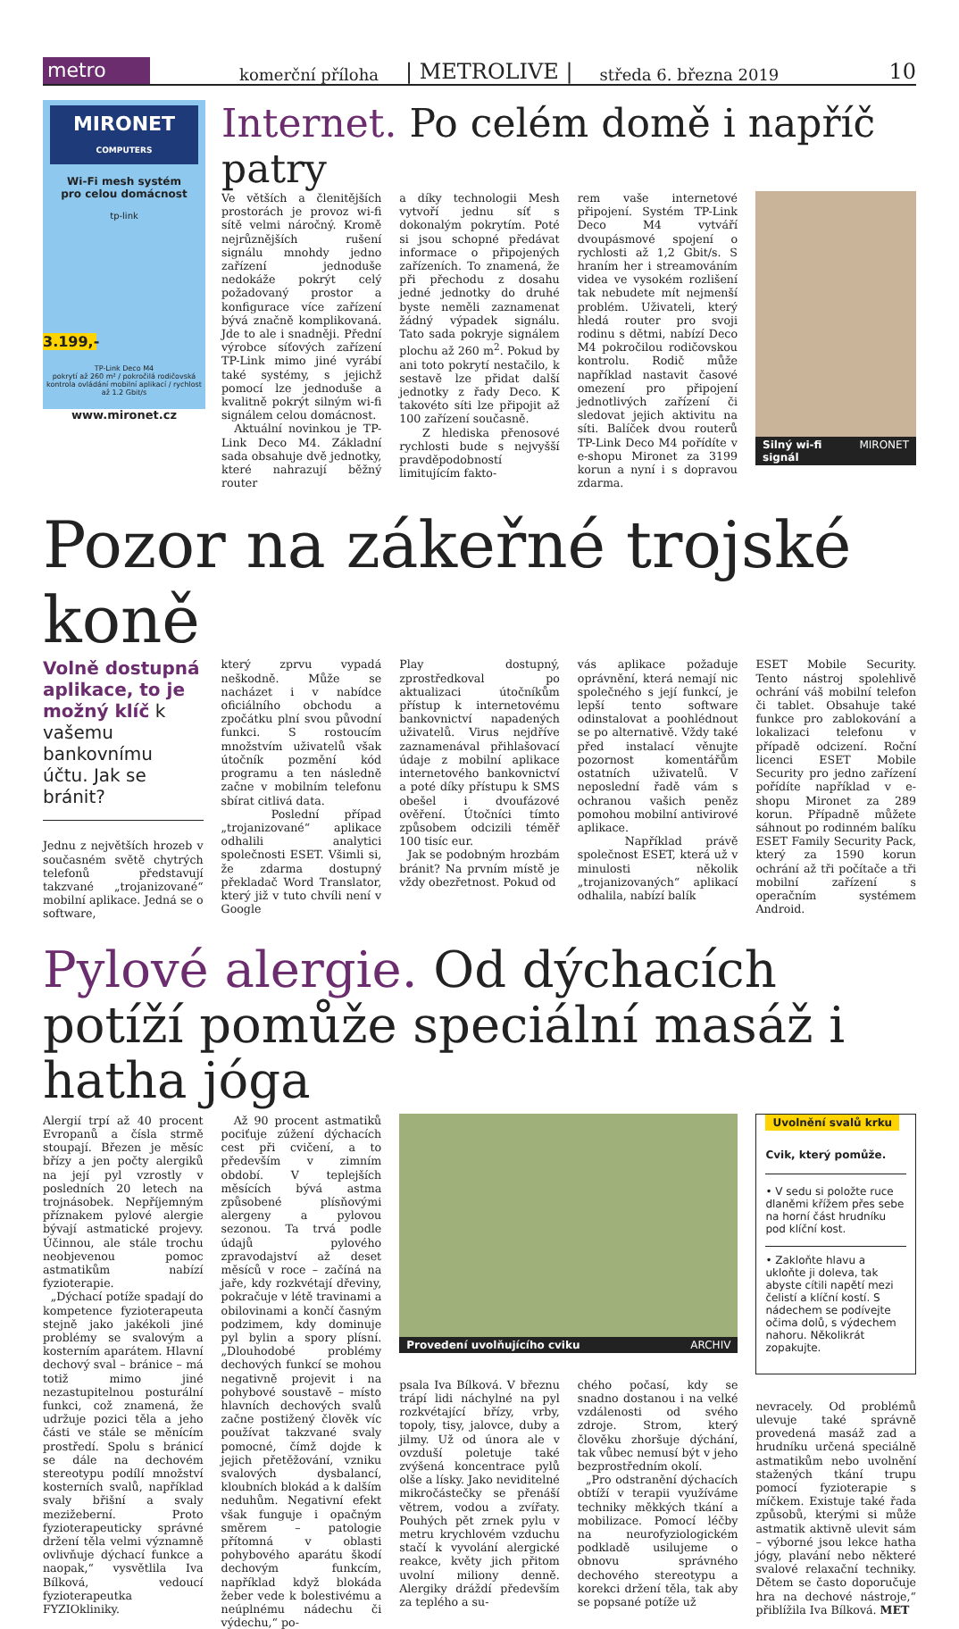metro
komerční příloha | METROLIVE | středa 6. března 2019 10
MIRONET
COMPUTERS
Wi-Fi mesh systém
pro celou domácnost
tp-link
3.199,-
TP-Link Deco M4
pokrytí až 260 m² / pokročilá rodičovská kontrola ovládání mobilní aplikací / rychlost až 1.2 Gbit/s
www.mironet.cz
Internet. Po celém domě i napříč patry
Ve větších a členitějších prostorách je provoz wi-fi sítě velmi náročný. Kromě nejrůznějších rušení signálu mnohdy jedno zařízení jednoduše nedokáže pokrýt celý požadovaný prostor a konfigurace více zařízení bývá značně komplikovaná. Jde to ale i snadněji. Přední výrobce síťových zařízení TP-Link mimo jiné vyrábí také systémy, s jejichž pomocí lze jednoduše a kvalitně pokrýt silným wi-fi signálem celou domácnost.
Aktuální novinkou je TP-Link Deco M4. Základní sada obsahuje dvě jednotky, které nahrazují běžný router
a díky technologii Mesh vytvoří jednu síť s dokonalým pokrytím. Poté si jsou schopné předávat informace o připojených zařízeních. To znamená, že při přechodu z dosahu jedné jednotky do druhé byste neměli zaznamenat žádný výpadek signálu. Tato sada pokryje signálem plochu až 260 m<sup>2</sup>. Pokud by ani toto pokrytí nestačilo, k sestavě lze přidat další jednotky z řady Deco. K takovéto síti lze připojit až 100 zařízení současně.
Z hlediska přenosové rychlosti bude s nejvyšší pravděpodobností limitujícím fakto-
rem vaše internetové připojení. Systém TP-Link Deco M4 vytváří dvoupásmové spojení o rychlosti až 1,2 Gbit/s. S hraním her i streamováním videa ve vysokém rozlišení tak nebudete mít nejmenší problém. Uživateli, který hledá router pro svoji rodinu s dětmi, nabízí Deco M4 pokročilou rodičovskou kontrolu. Rodič může například nastavit časové omezení pro připojení jednotlivých zařízení či sledovat jejich aktivitu na síti. Balíček dvou routerů TP-Link Deco M4 pořídíte v e-shopu Mironet za 3199 korun a nyní i s dopravou zdarma.
Silný wi-fi signál MIRONET
Pozor na zákeřné trojské koně
Volně dostupná aplikace, to je možný klíč k vašemu bankovnímu účtu. Jak se bránit?
Jednu z největších hrozeb v současném světě chytrých telefonů představují takzvané „trojanizované“ mobilní aplikace. Jedná se o software,
který zprvu vypadá neškodně. Může se nacházet i v nabídce oficiálního obchodu a zpočátku plní svou původní funkci. S rostoucím množstvím uživatelů však útočník pozmění kód programu a ten následně začne v mobilním telefonu sbírat citlivá data.
Poslední případ „trojanizované“ aplikace odhalili analytici společnosti ESET. Všimli si, že zdarma dostupný překladač Word Translator, který již v tuto chvíli není v Google
Play dostupný, zprostředkoval po aktualizaci útočníkům přístup k internetovému bankovnictví napadených uživatelů. Virus nejdříve zaznamenával přihlašovací údaje z mobilní aplikace internetového bankovnictví a poté díky přístupu k SMS obešel i dvoufázové ověření. Útočníci tímto způsobem odcizili téměř 100 tisíc eur.
Jak se podobným hrozbám bránit? Na prvním místě je vždy obezřetnost. Pokud od
vás aplikace požaduje oprávnění, která nemají nic společného s její funkcí, je lepší tento software odinstalovat a poohlédnout se po alternativě. Vždy také před instalací věnujte pozornost komentářům ostatních uživatelů. V neposlední řadě vám s ochranou vašich peněz pomohou mobilní antivirové aplikace.
Například právě společnost ESET, která už v minulosti několik „trojanizovaných“ aplikací odhalila, nabízí balík
ESET Mobile Security. Tento nástroj spolehlivě ochrání váš mobilní telefon či tablet. Obsahuje také funkce pro zablokování a lokalizaci telefonu v případě odcizení. Roční licenci ESET Mobile Security pro jedno zařízení pořídíte například v e-shopu Mironet za 289 korun. Případně můžete sáhnout po rodinném balíku ESET Family Security Pack, který za 1590 korun ochrání až tři počítače a tři mobilní zařízení s operačním systémem Android.
Pylové alergie. Od dýchacích potíží pomůže speciální masáž i hatha jóga
Alergií trpí až 40 procent Evropanů a čísla strmě stoupají. Březen je měsíc břízy a jen počty alergiků na její pyl vzrostly v posledních 20 letech na trojnásobek. Nepříjemným příznakem pylové alergie bývají astmatické projevy. Účinnou, ale stále trochu neobjevenou pomoc astmatikům nabízí fyzioterapie.
„Dýchací potíže spadají do kompetence fyzioterapeuta stejně jako jakékoli jiné problémy se svalovým a kosterním aparátem. Hlavní dechový sval – bránice – má totiž mimo jiné nezastupitelnou posturální funkci, což znamená, že udržuje pozici těla a jeho části ve stále se měnícím prostředí. Spolu s bránicí se dále na dechovém stereotypu podílí množství kosterních svalů, například svaly břišní a svaly mezižeberní. Proto fyzioterapeuticky správné držení těla velmi významně ovlivňuje dýchací funkce a naopak,“ vysvětlila Iva Bílková, vedoucí fyzioterapeutka FYZIOkliniky.
Až 90 procent astmatiků pociťuje zúžení dýchacích cest při cvičení, a to především v zimním období. V teplejších měsících bývá astma způsobené plísňovými alergeny a pylovou sezonou. Ta trvá podle údajů pylového zpravodajství až deset měsíců v roce – začíná na jaře, kdy rozkvétají dřeviny, pokračuje v létě travinami a obilovinami a končí časným podzimem, kdy dominuje pyl bylin a spory plísní. „Dlouhodobé problémy dechových funkcí se mohou negativně projevit i na pohybové soustavě – místo hlavních dechových svalů začne postižený člověk víc používat takzvané svaly pomocné, čímž dojde k jejich přetěžování, vzniku svalových dysbalancí, kloubních blokád a k dalším neduhům. Negativní efekt však funguje i opačným směrem – patologie přítomná v oblasti pohybového aparátu škodí dechovým funkcím, například když blokáda žeber vede k bolestivému a neúplnému nádechu či výdechu,“ po-
Provedení uvolňujícího cviku ARCHIV
psala Iva Bílková. V březnu trápí lidi náchylné na pyl rozkvétající břízy, vrby, topoly, tisy, jalovce, duby a jilmy. Už od února ale v ovzduší poletuje také zvýšená koncentrace pylů olše a lísky. Jako neviditelné mikročástečky se přenáší větrem, vodou a zvířaty. Pouhých pět zrnek pylu v metru krychlovém vzduchu stačí k vyvolání alergické reakce, květy jich přitom uvolní miliony denně. Alergiky dráždí především za teplého a su-
chého počasí, kdy se snadno dostanou i na velké vzdálenosti od svého zdroje. Strom, který člověku zhoršuje dýchání, tak vůbec nemusí být v jeho bezprostředním okolí.
„Pro odstranění dýchacích obtíží v terapii využíváme techniky měkkých tkání a mobilizace. Pomocí léčby na neurofyziologickém podkladě usilujeme o obnovu správného dechového stereotypu a korekci držení těla, tak aby se popsané potíže už
Uvolnění svalů krku
Cvik, který pomůže.
• V sedu si položte ruce dlaněmi křížem přes sebe na horní část hrudníku pod klíční kost.
• Zakloňte hlavu a ukloňte ji doleva, tak abyste cítili napětí mezi čelistí a klíční kostí. S nádechem se podívejte očima dolů, s výdechem nahoru. Několikrát zopakujte.
nevracely. Od problémů ulevuje také správně provedená masáž zad a hrudníku určená speciálně astmatikům nebo uvolnění stažených tkání trupu pomocí fyzioterapie s míčkem. Existuje také řada způsobů, kterými si může astmatik aktivně ulevit sám – výborné jsou lekce hatha jógy, plavání nebo některé svalové relaxační techniky. Dětem se často doporučuje hra na dechové nástroje,“ přiblížila Iva Bílková. MET